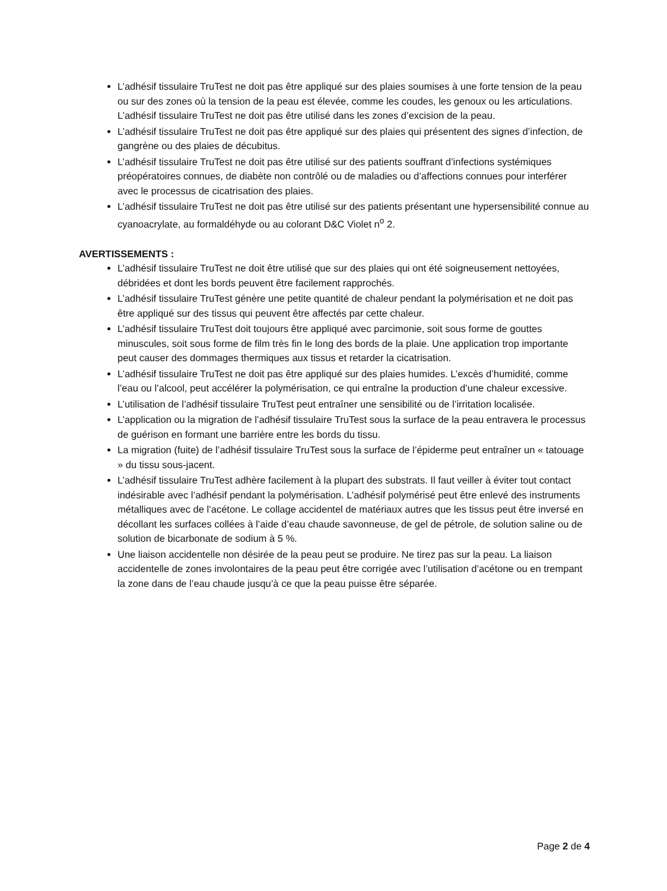L’adhésif tissulaire TruTest ne doit pas être appliqué sur des plaies soumises à une forte tension de la peau ou sur des zones où la tension de la peau est élevée, comme les coudes, les genoux ou les articulations. L’adhésif tissulaire TruTest ne doit pas être utilisé dans les zones d’excision de la peau.
L’adhésif tissulaire TruTest ne doit pas être appliqué sur des plaies qui présentent des signes d’infection, de gangrène ou des plaies de décubitus.
L’adhésif tissulaire TruTest ne doit pas être utilisé sur des patients souffrant d’infections systémiques préopératoires connues, de diabète non contrôlé ou de maladies ou d’affections connues pour interférer avec le processus de cicatrisation des plaies.
L’adhésif tissulaire TruTest ne doit pas être utilisé sur des patients présentant une hypersensibilité connue au cyanoacrylate, au formaldéhyde ou au colorant D&C Violet n<sup>o</sup> 2.
AVERTISSEMENTS :
L’adhésif tissulaire TruTest ne doit être utilisé que sur des plaies qui ont été soigneusement nettoyées, débridées et dont les bords peuvent être facilement rapprochés.
L’adhésif tissulaire TruTest génère une petite quantité de chaleur pendant la polymérisation et ne doit pas être appliqué sur des tissus qui peuvent être affectés par cette chaleur.
L’adhésif tissulaire TruTest doit toujours être appliqué avec parcimonie, soit sous forme de gouttes minuscules, soit sous forme de film très fin le long des bords de la plaie. Une application trop importante peut causer des dommages thermiques aux tissus et retarder la cicatrisation.
L’adhésif tissulaire TruTest ne doit pas être appliqué sur des plaies humides. L’excès d’humidité, comme l’eau ou l’alcool, peut accélérer la polymérisation, ce qui entraîne la production d’une chaleur excessive.
L’utilisation de l’adhésif tissulaire TruTest peut entraîner une sensibilité ou de l’irritation localisée.
L’application ou la migration de l’adhésif tissulaire TruTest sous la surface de la peau entravera le processus de guérison en formant une barrière entre les bords du tissu.
La migration (fuite) de l’adhésif tissulaire TruTest sous la surface de l’épiderme peut entraîner un « tatouage » du tissu sous-jacent.
L’adhésif tissulaire TruTest adhère facilement à la plupart des substrats. Il faut veiller à éviter tout contact indésirable avec l’adhésif pendant la polymérisation. L’adhésif polymérisé peut être enlevé des instruments métalliques avec de l’acétone. Le collage accidentel de matériaux autres que les tissus peut être inversé en décollant les surfaces collées à l’aide d’eau chaude savonneuse, de gel de pétrole, de solution saline ou de solution de bicarbonate de sodium à 5 %.
Une liaison accidentelle non désirée de la peau peut se produire. Ne tirez pas sur la peau. La liaison accidentelle de zones involontaires de la peau peut être corrigée avec l’utilisation d’acétone ou en trempant la zone dans de l’eau chaude jusqu’à ce que la peau puisse être séparée.
Page 2 de 4